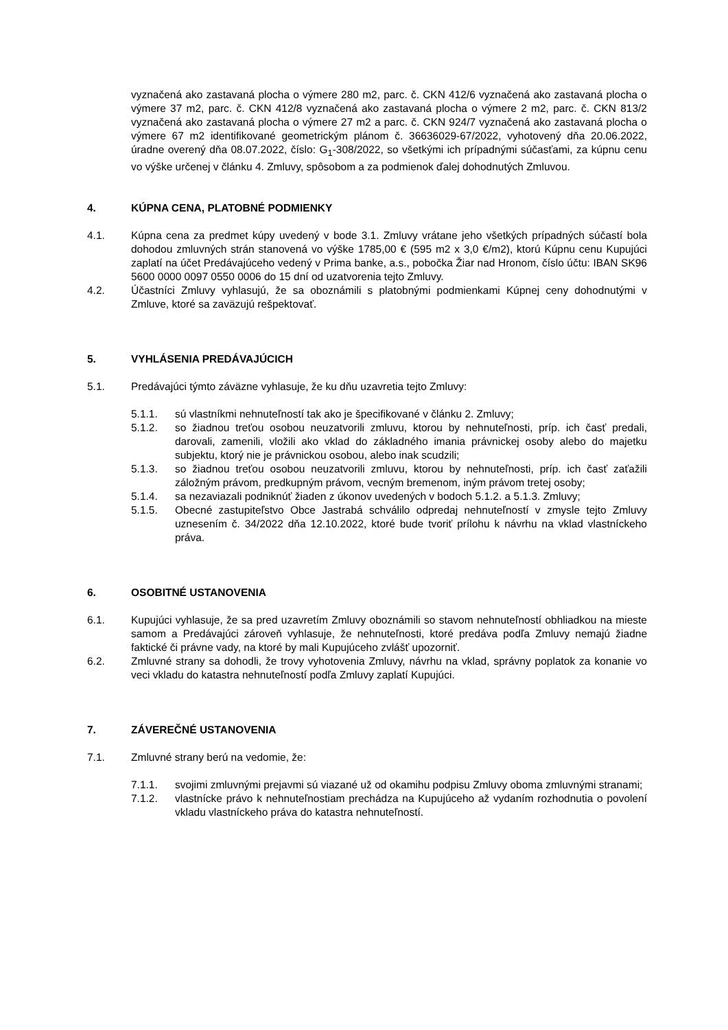vyznačená ako zastavaná plocha o výmere 280 m2, parc. č. CKN 412/6 vyznačená ako zastavaná plocha o výmere 37 m2, parc. č. CKN 412/8 vyznačená ako zastavaná plocha o výmere 2 m2, parc. č. CKN 813/2 vyznačená ako zastavaná plocha o výmere 27 m2 a parc. č. CKN 924/7 vyznačená ako zastavaná plocha o výmere 67 m2 identifikované geometrickým plánom č. 36636029-67/2022, vyhotovený dňa 20.06.2022, úradne overený dňa 08.07.2022, číslo: G<sub>1</sub>-308/2022, so všetkými ich prípadnými súčasťami, za kúpnu cenu vo výške určenej v článku 4. Zmluvy, spôsobom a za podmienok ďalej dohodnutých Zmluvou.
4. KÚPNA CENA, PLATOBNÉ PODMIENKY
4.1. Kúpna cena za predmet kúpy uvedený v bode 3.1. Zmluvy vrátane jeho všetkých prípadných súčastí bola dohodou zmluvných strán stanovená vo výške 1785,00 € (595 m2 x 3,0 €/m2), ktorú Kúpnu cenu Kupujúci zaplatí na účet Predávajúceho vedený v Prima banke, a.s., pobočka Žiar nad Hronom, číslo účtu: IBAN SK96 5600 0000 0097 0550 0006 do 15 dní od uzatvorenia tejto Zmluvy.
4.2. Účastníci Zmluvy vyhlasujú, že sa oboznámili s platobnými podmienkami Kúpnej ceny dohodnutými v Zmluve, ktoré sa zaväzujú rešpektovať.
5. VYHLÁSENIA PREDÁVAJÚCICH
5.1. Predávajúci týmto záväzne vyhlasuje, že ku dňu uzavretia tejto Zmluvy:
5.1.1. sú vlastníkmi nehnuteľností tak ako je špecifikované v článku 2. Zmluvy;
5.1.2. so žiadnou treťou osobou neuzatvorili zmluvu, ktorou by nehnuteľnosti, príp. ich časť predali, darovali, zamenili, vložili ako vklad do základného imania právnickej osoby alebo do majetku subjektu, ktorý nie je právnickou osobou, alebo inak scudzili;
5.1.3. so žiadnou treťou osobou neuzatvorili zmluvu, ktorou by nehnuteľnosti, príp. ich časť zaťažili záložným právom, predkupným právom, vecným bremenom, iným právom tretej osoby;
5.1.4. sa nezaviazali podniknúť žiaden z úkonov uvedených v bodoch 5.1.2. a 5.1.3. Zmluvy;
5.1.5. Obecné zastupiteľstvo Obce Jastrabá schválilo odpredaj nehnuteľností v zmysle tejto Zmluvy uznesením č. 34/2022 dňa 12.10.2022, ktoré bude tvoriť prílohu k návrhu na vklad vlastníckeho práva.
6. OSOBITNÉ USTANOVENIA
6.1. Kupujúci vyhlasuje, že sa pred uzavretím Zmluvy oboznámili so stavom nehnuteľností obhliadkou na mieste samom a Predávajúci zároveň vyhlasuje, že nehnuteľnosti, ktoré predáva podľa Zmluvy nemajú žiadne faktické či právne vady, na ktoré by mali Kupujúceho zvlášť upozorniť.
6.2. Zmluvné strany sa dohodli, že trovy vyhotovenia Zmluvy, návrhu na vklad, správny poplatok za konanie vo veci vkladu do katastra nehnuteľností podľa Zmluvy zaplatí Kupujúci.
7. ZÁVEREČNÉ USTANOVENIA
7.1. Zmluvné strany berú na vedomie, že:
7.1.1. svojimi zmluvnými prejavmi sú viazané už od okamihu podpisu Zmluvy oboma zmluvnými stranami;
7.1.2. vlastnícke právo k nehnuteľnostiam prechádza na Kupujúceho až vydaním rozhodnutia o povolení vkladu vlastníckeho práva do katastra nehnuteľností.